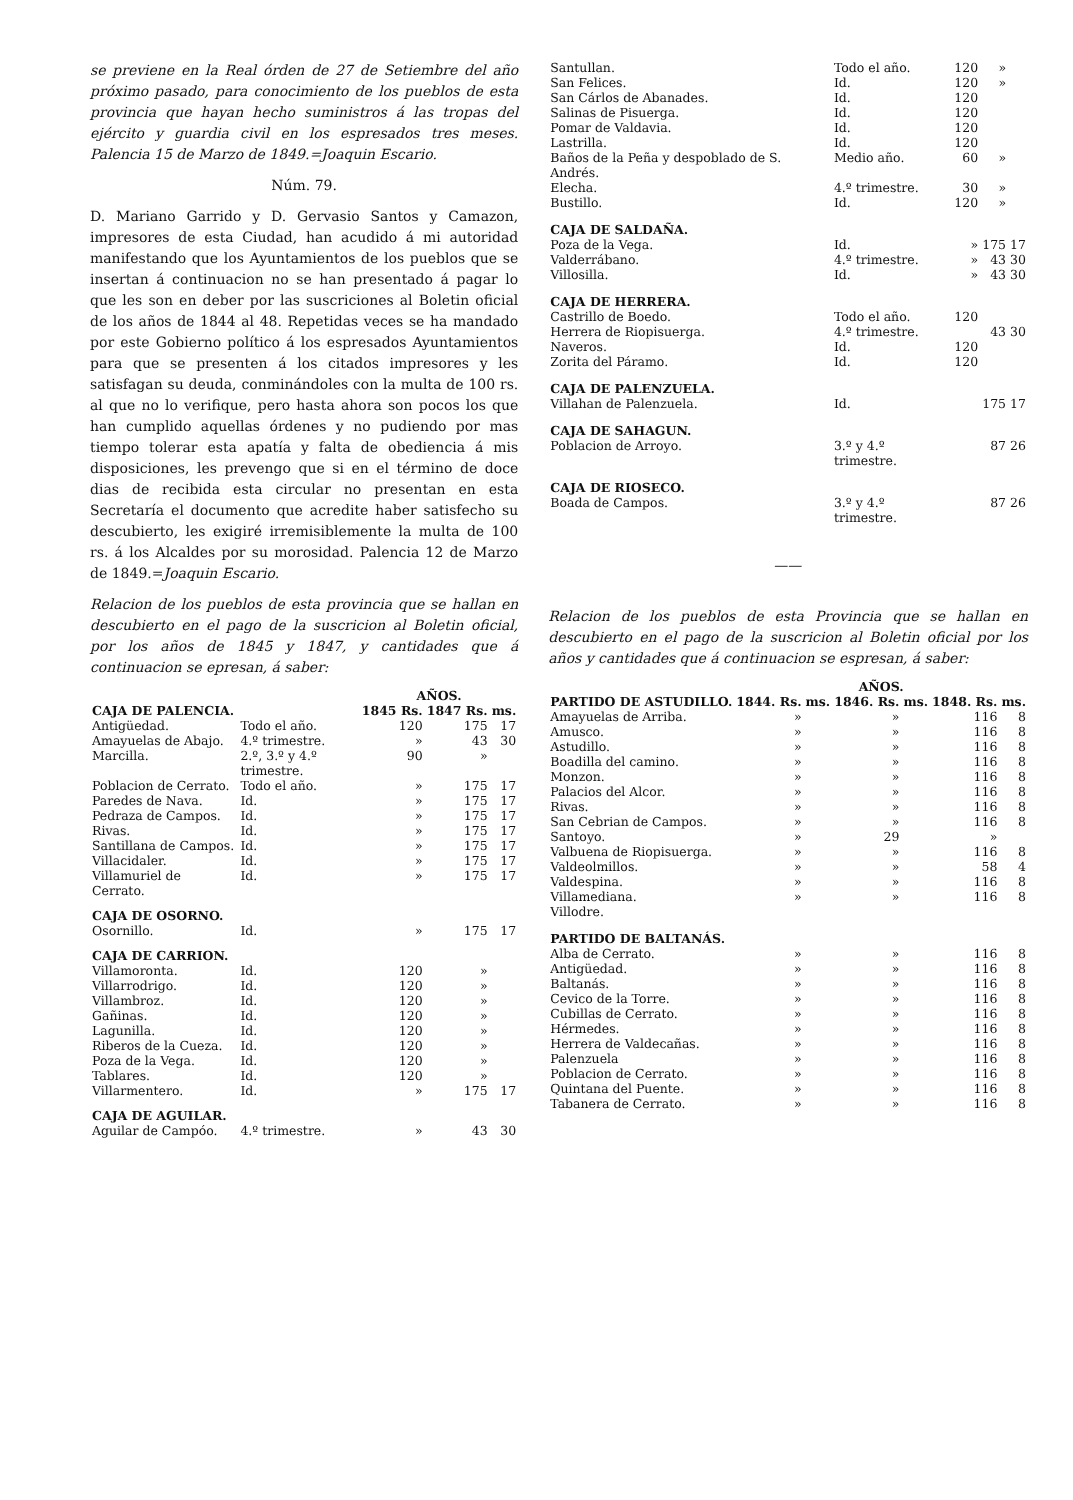se previene en la Real órden de 27 de Setiembre del año próximo pasado, para conocimiento de los pueblos de esta provincia que hayan hecho suministros á las tropas del ejército y guardia civil en los espresados tres meses. Palencia 15 de Marzo de 1849.=Joaquin Escario.
Núm. 79.
D. Mariano Garrido y D. Gervasio Santos y Camazon, impresores de esta Ciudad, han acudido á mi autoridad manifestando que los Ayuntamientos de los pueblos que se insertan á continuacion no se han presentado á pagar lo que les son en deber por las suscriciones al Boletin oficial de los años de 1844 al 48. Repetidas veces se ha mandado por este Gobierno político á los espresados Ayuntamientos para que se presenten á los citados impresores y les satisfagan su deuda, conminándoles con la multa de 100 rs. al que no lo verifique, pero hasta ahora son pocos los que han cumplido aquellas órdenes y no pudiendo por mas tiempo tolerar esta apatía y falta de obediencia á mis disposiciones, les prevengo que si en el término de doce dias de recibida esta circular no presentan en esta Secretaría el documento que acredite haber satisfecho su descubierto, les exigiré irremisiblemente la multa de 100 rs. á los Alcaldes por su morosidad. Palencia 12 de Marzo de 1849.=Joaquin Escario.
Relacion de los pueblos de esta provincia que se hallan en descubierto en el pago de la suscricion al Boletin oficial, por los años de 1845 y 1847, y cantidades que á continuacion se epresan, á saber:
| | | | AÑOS. | | |
| --- | --- | --- | --- | --- | --- |
| CAJA DE PALENCIA. | | | 1845 Rs. | 1847 Rs. | ms. |
| Antigüedad. | Todo el año. | | 120 | 175 | 17 |
| Amayuelas de Abajo. | 4.º trimestre. | | » | 43 | 30 |
| Marcilla. | 2.º, 3.º y 4.º trimestre. | | 90 | » | |
| Poblacion de Cerrato. | Todo el año. | | » | 175 | 17 |
| Paredes de Nava. | Id. | | » | 175 | 17 |
| Pedraza de Campos. | Id. | | » | 175 | 17 |
| Rivas. | Id. | | » | 175 | 17 |
| Santillana de Campos. | Id. | | » | 175 | 17 |
| Villacidaler. | Id. | | » | 175 | 17 |
| Villamuriel de Cerrato. | Id. | | » | 175 | 17 |
| CAJA DE OSORNO. | | | | | |
| Osornillo. | Id. | | » | 175 | 17 |
| CAJA DE CARRION. | | | | | |
| Villamoronta. | Id. | | 120 | » | |
| Villarrodrigo. | Id. | | 120 | » | |
| Villambroz. | Id. | | 120 | » | |
| Gañinas. | Id. | | 120 | » | |
| Lagunilla. | Id. | | 120 | » | |
| Riberos de la Cueza. | Id. | | 120 | » | |
| Poza de la Vega. | Id. | | 120 | » | |
| Tablares. | Id. | | 120 | » | |
| Villarmentero. | Id. | | » | 175 | 17 |
| CAJA DE AGUILAR. | | | | | |
| Aguilar de Campóo. | 4.º trimestre. | | » | 43 | 30 |
| Santullan. | Todo el año. | 120 | » | |
| San Felices. | Id. | 120 | » | |
| San Cárlos de Abanades. | Id. | 120 | | |
| Salinas de Pisuerga. | Id. | 120 | | |
| Pomar de Valdavia. | Id. | 120 | | |
| Lastrilla. | Id. | 120 | | |
| Baños de la Peña y despoblado de S. Andrés. | Medio año. | 60 | » | |
| Elecha. | 4.º trimestre. | 30 | » | |
| Bustillo. | Id. | 120 | » | |
| CAJA DE SALDAÑA. | | | | |
| Poza de la Vega. | Id. | » | 175 | 17 |
| Valderrábano. | 4.º trimestre. | » | 43 | 30 |
| Villosilla. | Id. | » | 43 | 30 |
| CAJA DE HERRERA. | | | | |
| Castrillo de Boedo. | Todo el año. | 120 | | |
| Herrera de Riopisuerga. | 4.º trimestre. | | 43 | 30 |
| Naveros. | Id. | 120 | | |
| Zorita del Páramo. | Id. | 120 | | |
| CAJA DE PALENZUELA. | | | | |
| Villahan de Palenzuela. | Id. | | 175 | 17 |
| CAJA DE SAHAGUN. | | | | |
| Poblacion de Arroyo. | 3.º y 4.º trimestre. | | 87 | 26 |
| CAJA DE RIOSECO. | | | | |
| Boada de Campos. | 3.º y 4.º trimestre. | | 87 | 26 |
——
Relacion de los pueblos de esta Provincia que se hallan en descubierto en el pago de la suscricion al Boletin oficial por los años y cantidades que á continuacion se espresan, á saber:
| | AÑOS. | | | | | |
| --- | --- | --- | --- | --- | --- | --- |
| PARTIDO DE ASTUDILLO. | 1844. Rs. | ms. | 1846. Rs. | ms. | 1848. Rs. | ms. |
| Amayuelas de Arriba. | » | | » | | 116 | 8 |
| Amusco. | » | | » | | 116 | 8 |
| Astudillo. | » | | » | | 116 | 8 |
| Boadilla del camino. | » | | » | | 116 | 8 |
| Monzon. | » | | » | | 116 | 8 |
| Palacios del Alcor. | » | | » | | 116 | 8 |
| Rivas. | » | | » | | 116 | 8 |
| San Cebrian de Campos. | » | | » | | 116 | 8 |
| Santoyo. | » | | 29 | | » | |
| Valbuena de Riopisuerga. | » | | » | | 116 | 8 |
| Valdeolmillos. | » | | » | | 58 | 4 |
| Valdespina. | » | | » | | 116 | 8 |
| Villamediana. | » | | » | | 116 | 8 |
| Villodre. | | | | | | |
| PARTIDO DE BALTANÁS. | | | | | | |
| Alba de Cerrato. | » | | » | | 116 | 8 |
| Antigüedad. | » | | » | | 116 | 8 |
| Baltanás. | » | | » | | 116 | 8 |
| Cevico de la Torre. | » | | » | | 116 | 8 |
| Cubillas de Cerrato. | » | | » | | 116 | 8 |
| Hérmedes. | » | | » | | 116 | 8 |
| Herrera de Valdecañas. | » | | » | | 116 | 8 |
| Palenzuela | » | | » | | 116 | 8 |
| Poblacion de Cerrato. | » | | » | | 116 | 8 |
| Quintana del Puente. | » | | » | | 116 | 8 |
| Tabanera de Cerrato. | » | | » | | 116 | 8 |